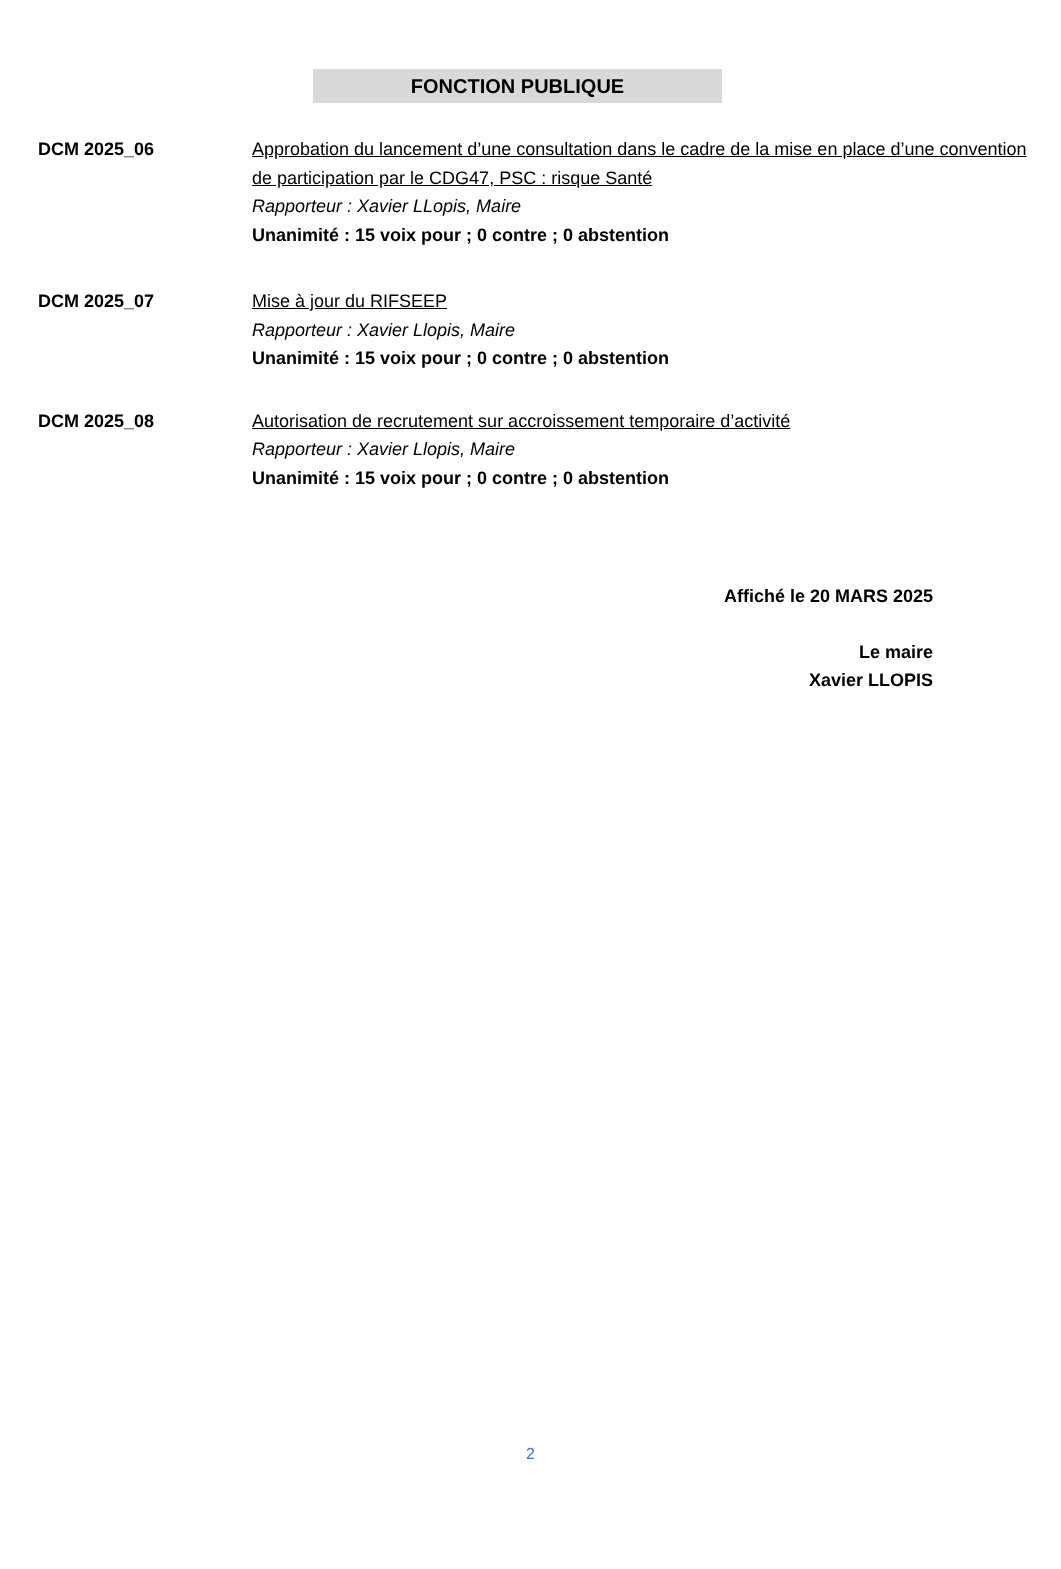FONCTION PUBLIQUE
DCM 2025_06 Approbation du lancement d’une consultation dans le cadre de la mise en place d’une convention de participation par le CDG47, PSC : risque Santé
Rapporteur : Xavier LLopis, Maire
Unanimité : 15 voix pour ; 0 contre ; 0 abstention
DCM 2025_07 Mise à jour du RIFSEEP
Rapporteur : Xavier Llopis, Maire
Unanimité : 15 voix pour ; 0 contre ; 0 abstention
DCM 2025_08 Autorisation de recrutement sur accroissement temporaire d’activité
Rapporteur : Xavier Llopis, Maire
Unanimité : 15 voix pour ; 0 contre ; 0 abstention
Affiché le 20 MARS 2025
Le maire
Xavier LLOPIS
2